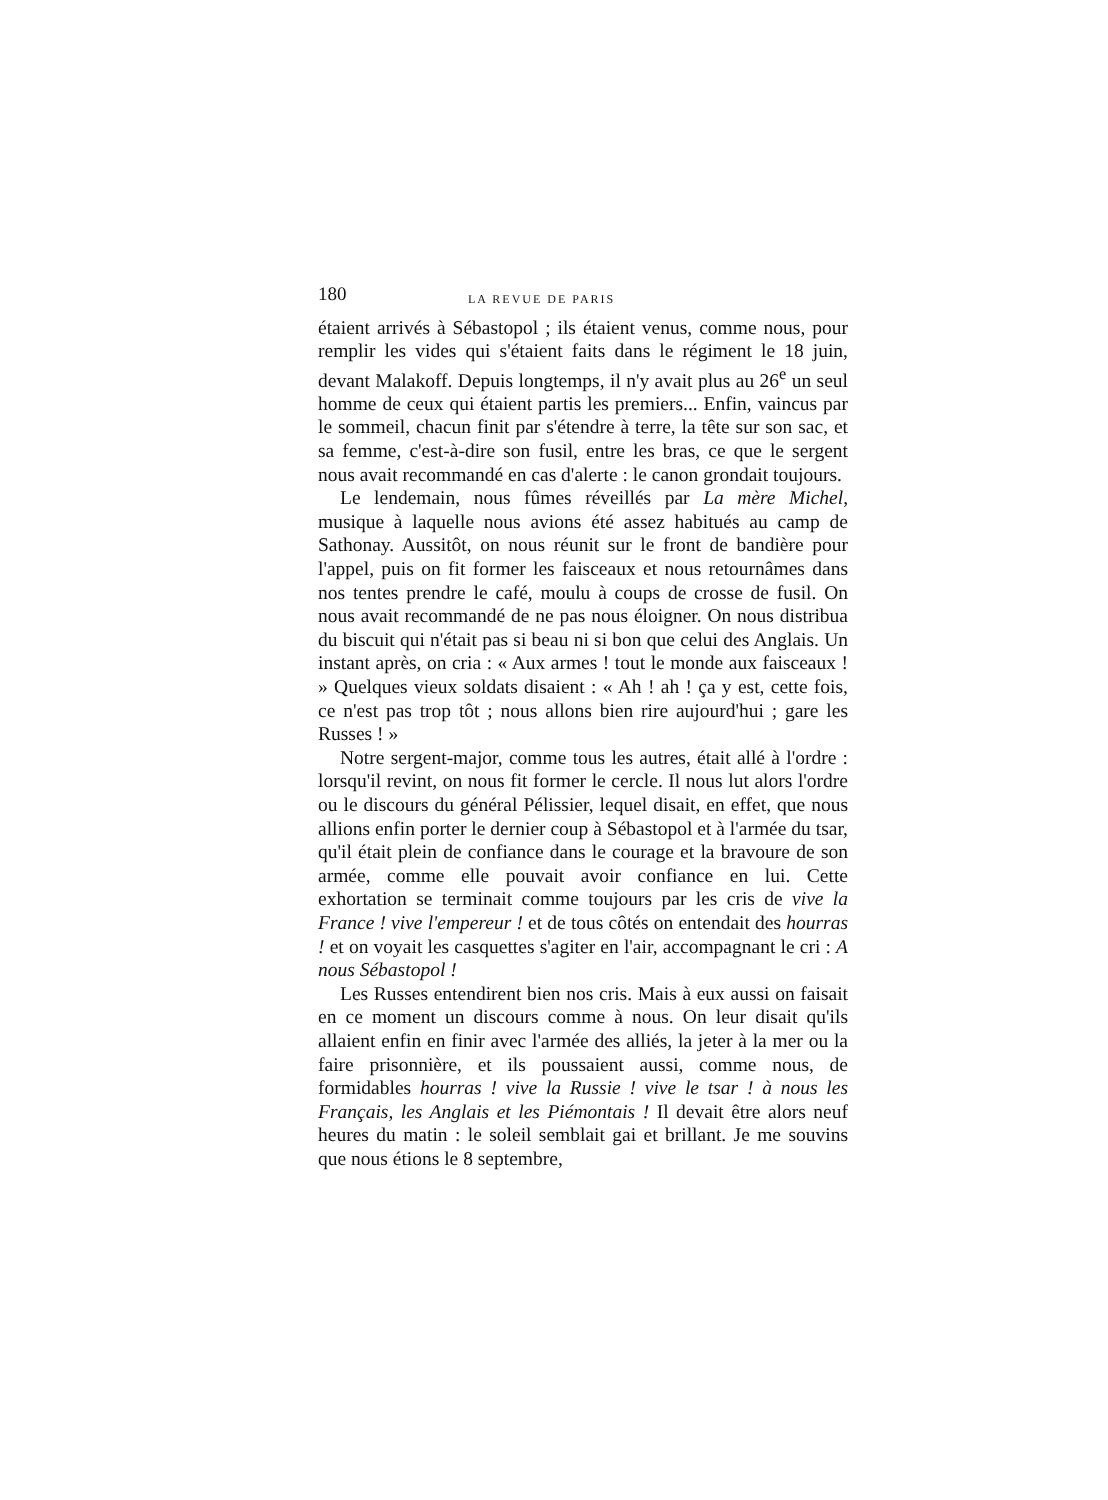180 LA REVUE DE PARIS
étaient arrivés à Sébastopol ; ils étaient venus, comme nous, pour remplir les vides qui s'étaient faits dans le régiment le 18 juin, devant Malakoff. Depuis longtemps, il n'y avait plus au 26<sup>e</sup> un seul homme de ceux qui étaient partis les premiers... Enfin, vaincus par le sommeil, chacun finit par s'étendre à terre, la tête sur son sac, et sa femme, c'est-à-dire son fusil, entre les bras, ce que le sergent nous avait recommandé en cas d'alerte : le canon grondait toujours.
Le lendemain, nous fûmes réveillés par La mère Michel, musique à laquelle nous avions été assez habitués au camp de Sathonay. Aussitôt, on nous réunit sur le front de bandière pour l'appel, puis on fit former les faisceaux et nous retournâmes dans nos tentes prendre le café, moulu à coups de crosse de fusil. On nous avait recommandé de ne pas nous éloigner. On nous distribua du biscuit qui n'était pas si beau ni si bon que celui des Anglais. Un instant après, on cria : « Aux armes ! tout le monde aux faisceaux ! » Quelques vieux soldats disaient : « Ah ! ah ! ça y est, cette fois, ce n'est pas trop tôt ; nous allons bien rire aujourd'hui ; gare les Russes ! »
Notre sergent-major, comme tous les autres, était allé à l'ordre : lorsqu'il revint, on nous fit former le cercle. Il nous lut alors l'ordre ou le discours du général Pélissier, lequel disait, en effet, que nous allions enfin porter le dernier coup à Sébastopol et à l'armée du tsar, qu'il était plein de confiance dans le courage et la bravoure de son armée, comme elle pouvait avoir confiance en lui. Cette exhortation se terminait comme toujours par les cris de vive la France ! vive l'empereur ! et de tous côtés on entendait des hourras ! et on voyait les casquettes s'agiter en l'air, accompagnant le cri : A nous Sébastopol !
Les Russes entendirent bien nos cris. Mais à eux aussi on faisait en ce moment un discours comme à nous. On leur disait qu'ils allaient enfin en finir avec l'armée des alliés, la jeter à la mer ou la faire prisonnière, et ils poussaient aussi, comme nous, de formidables hourras ! vive la Russie ! vive le tsar ! à nous les Français, les Anglais et les Piémontais ! Il devait être alors neuf heures du matin : le soleil semblait gai et brillant. Je me souvins que nous étions le 8 septembre,